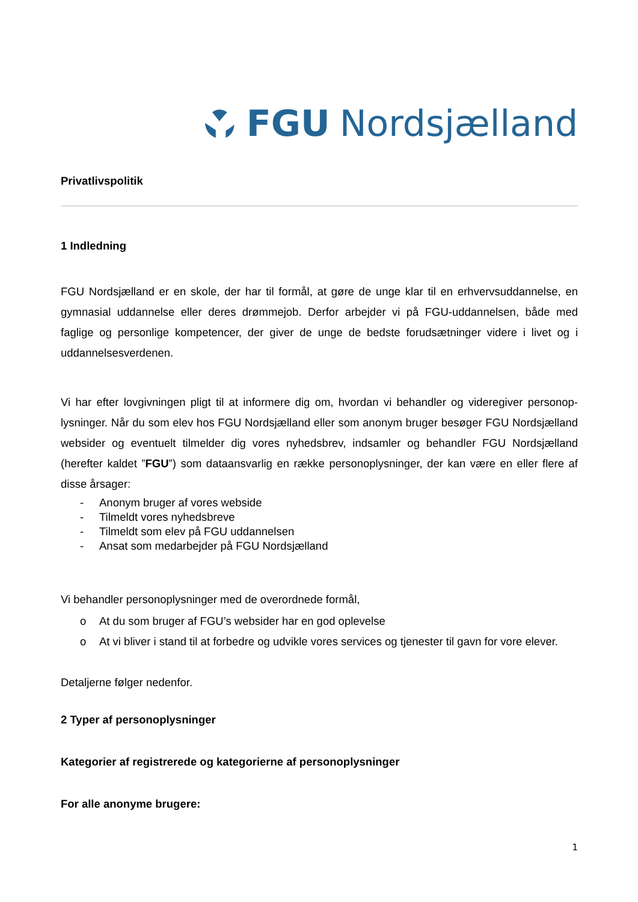FGU Nordsjælland
Privatlivspolitik
1 Indledning
FGU Nordsjælland er en skole, der har til formål, at gøre de unge klar til en erhvervsuddannelse, en gymnasial uddannelse eller deres drømmejob. Derfor arbejder vi på FGU-uddannelsen, både med faglige og personlige kompetencer, der giver de unge de bedste forudsætninger videre i livet og i uddannelsesverdenen.
Vi har efter lovgivningen pligt til at informere dig om, hvordan vi behandler og videregiver personop­lysninger. Når du som elev hos FGU Nordsjælland eller som anonym bruger besøger FGU Nord­sjælland websider og eventuelt tilmelder dig vores nyhedsbrev, indsamler og behandler FGU Nord­sjælland (herefter kaldet ”FGU”) som dataansvarlig en række personoplysninger, der kan være en eller flere af disse årsager:
- Anonym bruger af vores webside
- Tilmeldt vores nyhedsbreve
- Tilmeldt som elev på FGU uddannelsen
- Ansat som medarbejder på FGU Nordsjælland
Vi behandler personoplysninger med de overordnede formål,
o At du som bruger af FGU’s websider har en god oplevelse
o At vi bliver i stand til at forbedre og udvikle vores services og tjenester til gavn for vore elever.
Detaljerne følger nedenfor.
2 Typer af personoplysninger
Kategorier af registrerede og kategorierne af personoplysninger
For alle anonyme brugere:
1